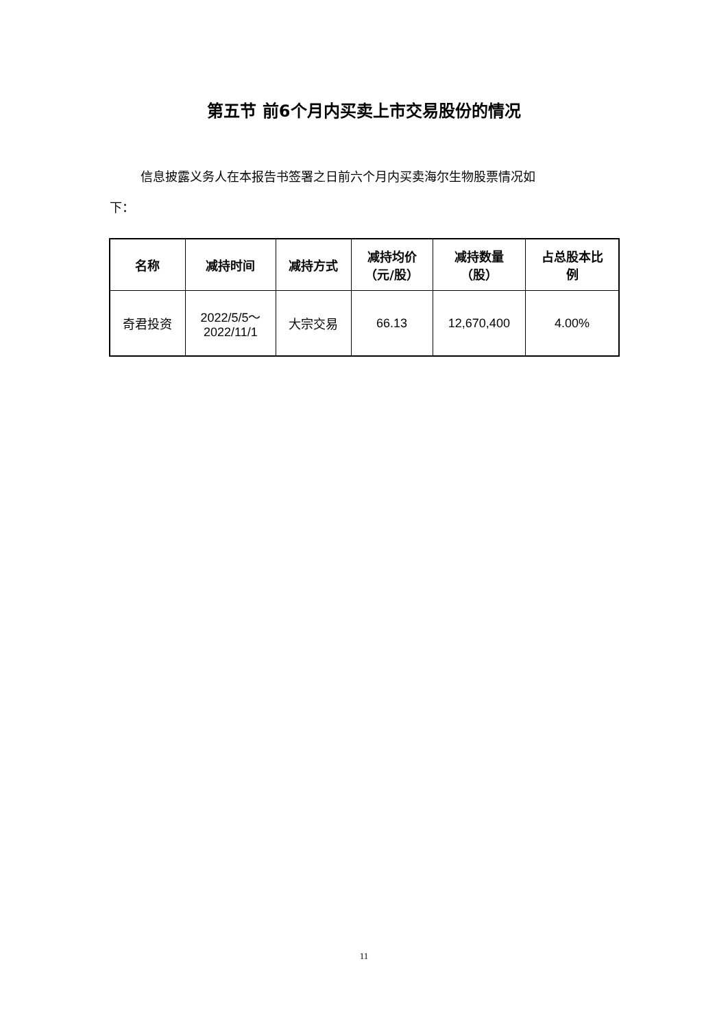第五节 前6个月内买卖上市交易股份的情况
信息披露义务人在本报告书签署之日前六个月内买卖海尔生物股票情况如
下：
| 名称 | 减持时间 | 减持方式 | 减持均价 （元/股） | 减持数量 （股） | 占总股本比 例 |
| --- | --- | --- | --- | --- | --- |
| 奇君投资 | 2022/5/5～ 2022/11/1 | 大宗交易 | 66.13 | 12,670,400 | 4.00% |
11